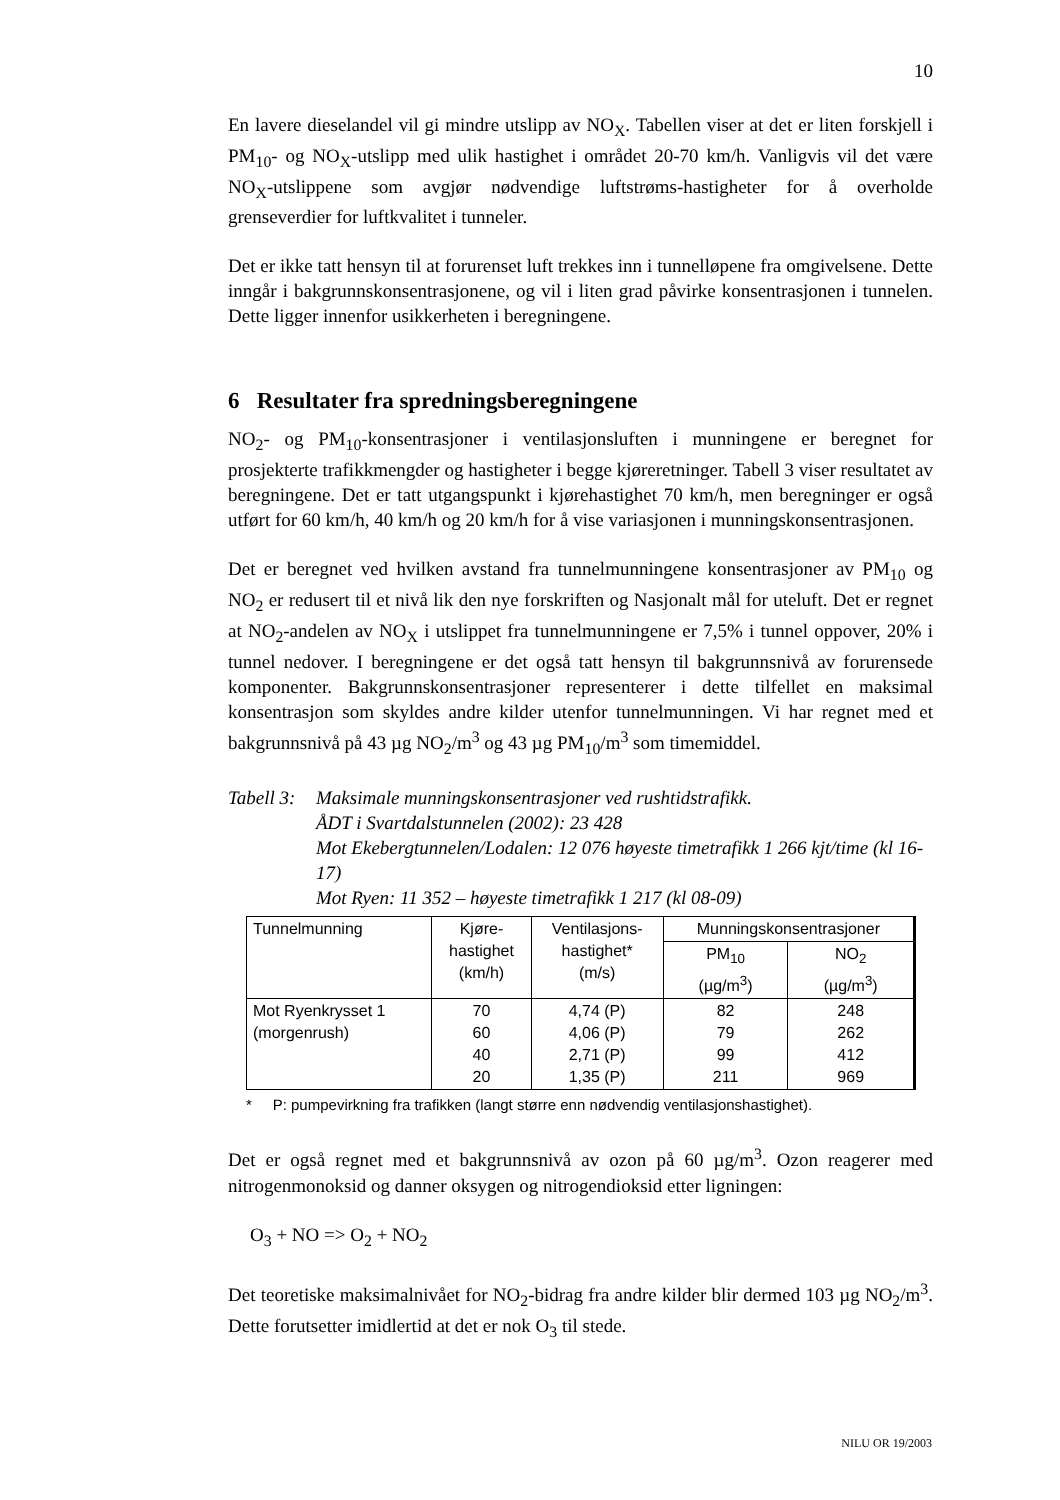10
En lavere dieselandel vil gi mindre utslipp av NO<sub>X</sub>. Tabellen viser at det er liten forskjell i PM<sub>10</sub>- og NO<sub>X</sub>-utslipp med ulik hastighet i området 20-70 km/h. Vanligvis vil det være NO<sub>X</sub>-utslippene som avgjør nødvendige luftstrøms-hastigheter for å overholde grenseverdier for luftkvalitet i tunneler.
Det er ikke tatt hensyn til at forurenset luft trekkes inn i tunnelløpene fra omgivelsene. Dette inngår i bakgrunnskonsentrasjonene, og vil i liten grad påvirke konsentrasjonen i tunnelen. Dette ligger innenfor usikkerheten i beregningene.
6 Resultater fra spredningsberegningene
NO<sub>2</sub>- og PM<sub>10</sub>-konsentrasjoner i ventilasjonsluften i munningene er beregnet for prosjekterte trafikkmengder og hastigheter i begge kjøreretninger. Tabell 3 viser resultatet av beregningene. Det er tatt utgangspunkt i kjørehastighet 70 km/h, men beregninger er også utført for 60 km/h, 40 km/h og 20 km/h for å vise variasjonen i munningskonsentrasjonen.
Det er beregnet ved hvilken avstand fra tunnelmunningene konsentrasjoner av PM<sub>10</sub> og NO<sub>2</sub> er redusert til et nivå lik den nye forskriften og Nasjonalt mål for uteluft. Det er regnet at NO<sub>2</sub>-andelen av NO<sub>X</sub> i utslippet fra tunnelmunningene er 7,5% i tunnel oppover, 20% i tunnel nedover. I beregningene er det også tatt hensyn til bakgrunnsnivå av forurensede komponenter. Bakgrunnskonsentrasjoner representerer i dette tilfellet en maksimal konsentrasjon som skyldes andre kilder utenfor tunnelmunningen. Vi har regnet med et bakgrunnsnivå på 43 µg NO<sub>2</sub>/m<sup>3</sup> og 43 µg PM<sub>10</sub>/m<sup>3</sup> som timemiddel.
Tabell 3:
Maksimale munningskonsentrasjoner ved rushtidstrafikk.
ÅDT i Svartdalstunnelen (2002): 23 428
Mot Ekebergtunnelen/Lodalen: 12 076 høyeste timetrafikk 1 266 kjt/time (kl 16-17)
Mot Ryen: 11 352 – høyeste timetrafikk 1 217 (kl 08-09)
| Tunnelmunning | Kjøre- hastighet (km/h) | Ventilasjons- hastighet* (m/s) | Munningskonsentrasjoner | |
| --- | --- | --- | --- | --- |
| | | | PM<sub>10</sub> (µg/m<sup>3</sup>) | NO<sub>2</sub> (µg/m<sup>3</sup>) |
| Mot Ryenkrysset 1 (morgenrush) | 70 60 40 20 | 4,74 (P) 4,06 (P) 2,71 (P) 1,35 (P) | 82 79 99 211 | 248 262 412 969 |
* P: pumpevirkning fra trafikken (langt større enn nødvendig ventilasjonshastighet).
Det er også regnet med et bakgrunnsnivå av ozon på 60 µg/m<sup>3</sup>. Ozon reagerer med nitrogenmonoksid og danner oksygen og nitrogendioksid etter ligningen:
O<sub>3</sub> + NO => O<sub>2</sub> + NO<sub>2</sub>
Det teoretiske maksimalnivået for NO<sub>2</sub>-bidrag fra andre kilder blir dermed 103 µg NO<sub>2</sub>/m<sup>3</sup>. Dette forutsetter imidlertid at det er nok O<sub>3</sub> til stede.
NILU OR 19/2003